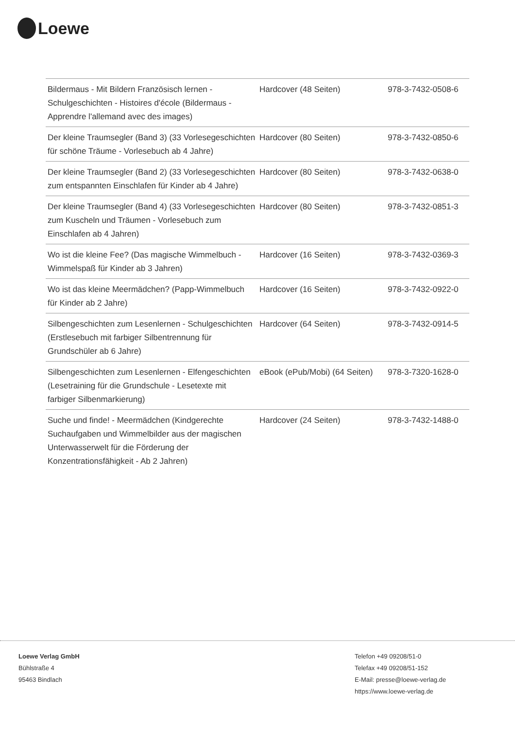Loewe
| Bildermaus - Mit Bildern Französisch lernen - Schulgeschichten - Histoires d'école (Bildermaus - Apprendre l'allemand avec des images) | Hardcover (48 Seiten) | 978-3-7432-0508-6 |
| Der kleine Traumsegler (Band 3) (33 Vorlesegeschichten für schöne Träume - Vorlesebuch ab 4 Jahre) | Hardcover (80 Seiten) | 978-3-7432-0850-6 |
| Der kleine Traumsegler (Band 2) (33 Vorlesegeschichten zum entspannten Einschlafen für Kinder ab 4 Jahre) | Hardcover (80 Seiten) | 978-3-7432-0638-0 |
| Der kleine Traumsegler (Band 4) (33 Vorlesegeschichten zum Kuscheln und Träumen - Vorlesebuch zum Einschlafen ab 4 Jahren) | Hardcover (80 Seiten) | 978-3-7432-0851-3 |
| Wo ist die kleine Fee? (Das magische Wimmelbuch - Wimmelspaß für Kinder ab 3 Jahren) | Hardcover (16 Seiten) | 978-3-7432-0369-3 |
| Wo ist das kleine Meermädchen? (Papp-Wimmelbuch für Kinder ab 2 Jahre) | Hardcover (16 Seiten) | 978-3-7432-0922-0 |
| Silbengeschichten zum Lesenlernen - Schulgeschichten (Erstlesebuch mit farbiger Silbentrennung für Grundschüler ab 6 Jahre) | Hardcover (64 Seiten) | 978-3-7432-0914-5 |
| Silbengeschichten zum Lesenlernen - Elfengeschichten (Lesetraining für die Grundschule - Lesetexte mit farbiger Silbenmarkierung) | eBook (ePub/Mobi) (64 Seiten) | 978-3-7320-1628-0 |
| Suche und finde! - Meermädchen (Kindgerechte Suchaufgaben und Wimmelbilder aus der magischen Unterwasserwelt für die Förderung der Konzentrationsfähigkeit - Ab 2 Jahren) | Hardcover (24 Seiten) | 978-3-7432-1488-0 |
Loewe Verlag GmbH
Bühlstraße 4
95463 Bindlach
Telefon +49 09208/51-0
Telefax +49 09208/51-152
E-Mail: presse@loewe-verlag.de
https://www.loewe-verlag.de